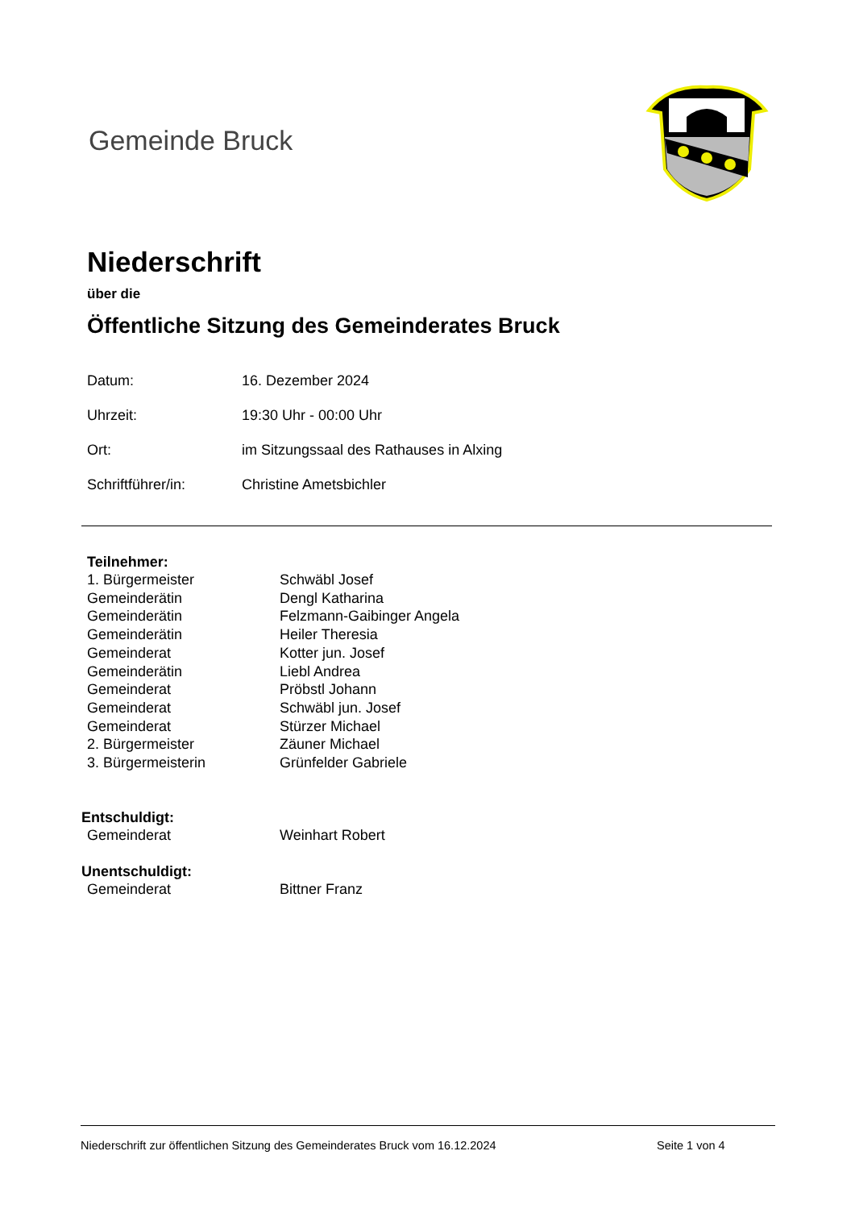Gemeinde Bruck
Niederschrift
über die
Öffentliche Sitzung des Gemeinderates Bruck
Datum:
16. Dezember 2024
Uhrzeit:
19:30 Uhr - 00:00 Uhr
Ort:
im Sitzungssaal des Rathauses in Alxing
Schriftführer/in:
Christine Ametsbichler
Teilnehmer:
1. Bürgermeister
Schwäbl Josef
Gemeinderätin
Dengl Katharina
Gemeinderätin
Felzmann-Gaibinger Angela
Gemeinderätin
Heiler Theresia
Gemeinderat
Kotter jun. Josef
Gemeinderätin
Liebl Andrea
Gemeinderat
Pröbstl Johann
Gemeinderat
Schwäbl jun. Josef
Gemeinderat
Stürzer Michael
2. Bürgermeister
Zäuner Michael
3. Bürgermeisterin
Grünfelder Gabriele
Entschuldigt:
Gemeinderat
Weinhart Robert
Unentschuldigt:
Gemeinderat
Bittner Franz
Niederschrift zur öffentlichen Sitzung des Gemeinderates Bruck vom 16.12.2024 Seite 1 von 4